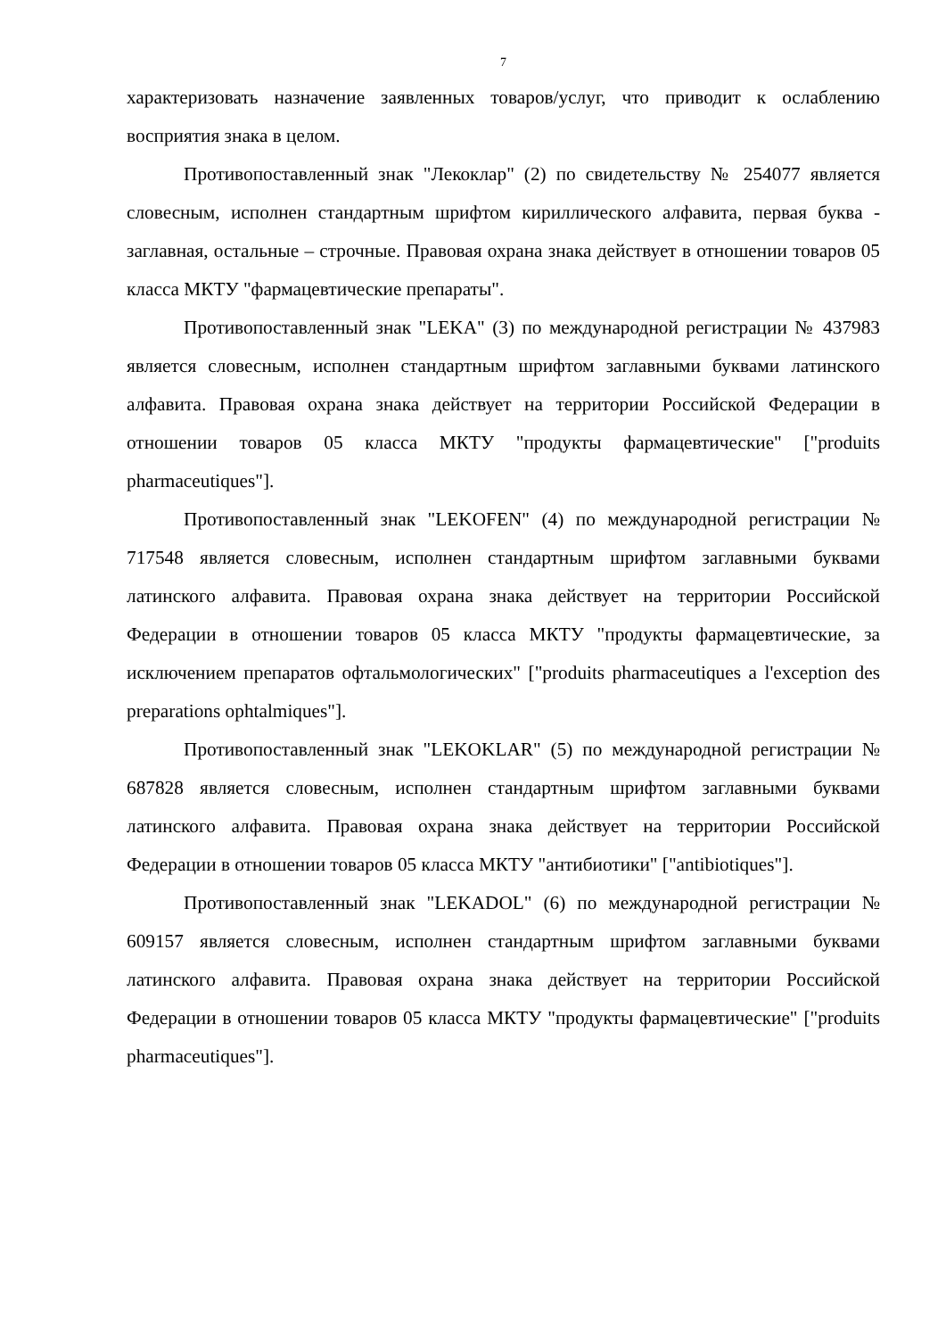7
характеризовать назначение заявленных товаров/услуг, что приводит к ослаблению восприятия знака в целом.
Противопоставленный знак "Лекоклар" (2) по свидетельству № 254077 является словесным, исполнен стандартным шрифтом кириллического алфавита, первая буква - заглавная, остальные – строчные. Правовая охрана знака действует в отношении товаров 05 класса МКТУ "фармацевтические препараты".
Противопоставленный знак "LEKA" (3) по международной регистрации № 437983 является словесным, исполнен стандартным шрифтом заглавными буквами латинского алфавита. Правовая охрана знака действует на территории Российской Федерации в отношении товаров 05 класса МКТУ "продукты фармацевтические" ["produits pharmaceutiques"].
Противопоставленный знак "LEKOFEN" (4) по международной регистрации № 717548 является словесным, исполнен стандартным шрифтом заглавными буквами латинского алфавита. Правовая охрана знака действует на территории Российской Федерации в отношении товаров 05 класса МКТУ "продукты фармацевтические, за исключением препаратов офтальмологических" ["produits pharmaceutiques a l'exception des preparations ophtalmiques"].
Противопоставленный знак "LEKOKLAR" (5) по международной регистрации № 687828 является словесным, исполнен стандартным шрифтом заглавными буквами латинского алфавита. Правовая охрана знака действует на территории Российской Федерации в отношении товаров 05 класса МКТУ "антибиотики" ["antibiotiques"].
Противопоставленный знак "LEKADOL" (6) по международной регистрации № 609157 является словесным, исполнен стандартным шрифтом заглавными буквами латинского алфавита. Правовая охрана знака действует на территории Российской Федерации в отношении товаров 05 класса МКТУ "продукты фармацевтические" ["produits pharmaceutiques"].